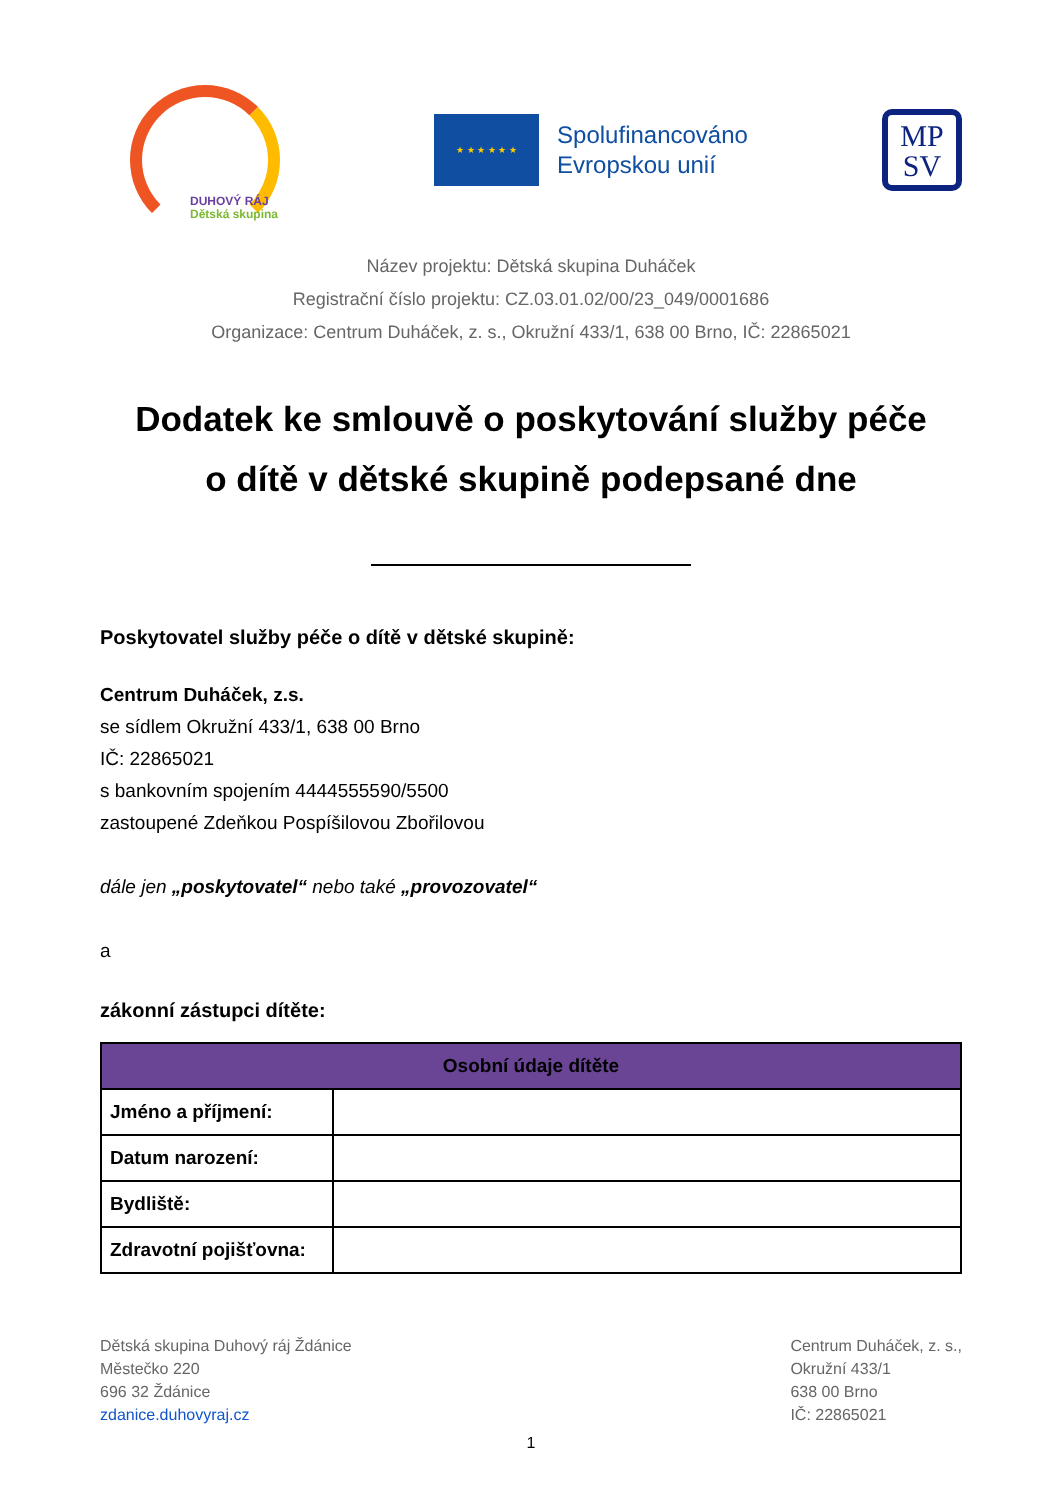DUHOVÝ RÁJ
Dětská skupina
★ ★ ★ ★ ★ ★
Spolufinancováno
Evropskou unií
MP
SV
Název projektu: Dětská skupina Duháček
Registrační číslo projektu: CZ.03.01.02/00/23_049/0001686
Organizace: Centrum Duháček, z. s., Okružní 433/1, 638 00 Brno, IČ: 22865021
Dodatek ke smlouvě o poskytování služby péče
o dítě v dětské skupině podepsané dne
Poskytovatel služby péče o dítě v dětské skupině:
Centrum Duháček, z.s.
se sídlem Okružní 433/1, 638 00 Brno
IČ: 22865021
s bankovním spojením 4444555590/5500
zastoupené Zdeňkou Pospíšilovou Zbořilovou
dále jen „poskytovatel“ nebo také „provozovatel“
a
zákonní zástupci dítěte:
| Osobní údaje dítěte | |
| --- | --- |
| Jméno a příjmení: | |
| Datum narození: | |
| Bydliště: | |
| Zdravotní pojišťovna: | |
Dětská skupina Duhový ráj Ždánice
Městečko 220
696 32 Ždánice
zdanice.duhovyraj.cz
Centrum Duháček, z. s.,
Okružní 433/1
638 00 Brno
IČ: 22865021
1